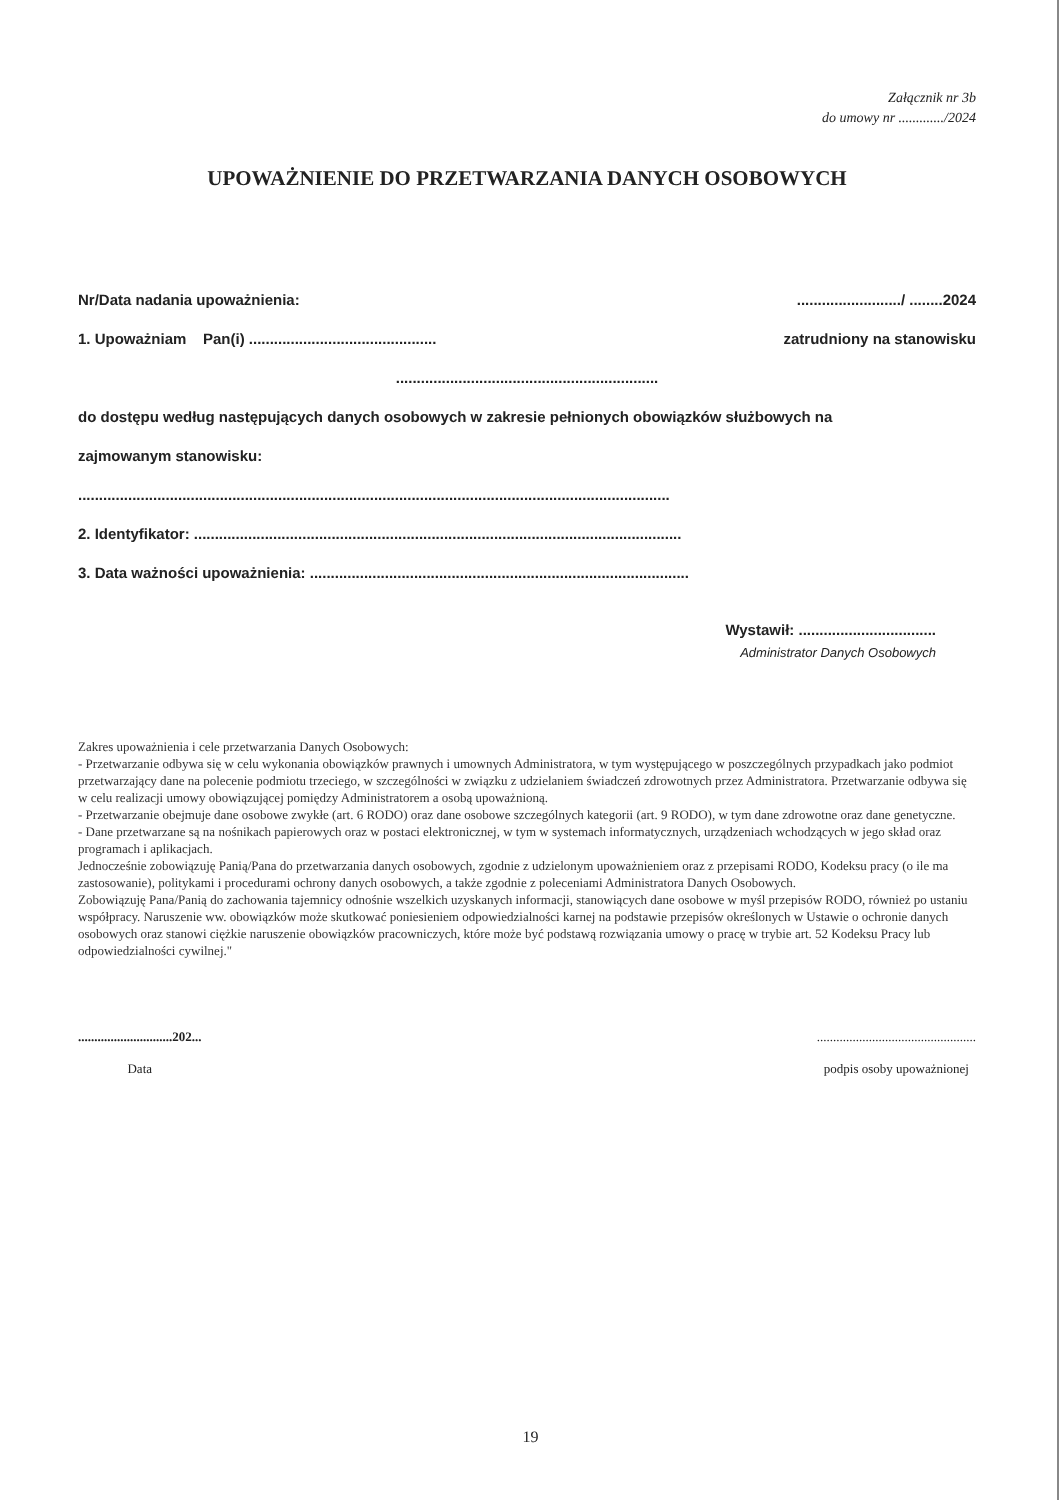Załącznik nr 3b
do umowy nr ............./2024
UPOWAŻNIENIE DO PRZETWARZANIA DANYCH OSOBOWYCH
Nr/Data nadania upoważnienia:........................./ ........2024
1. Upoważniam Pan(i) ............................................. zatrudniony na stanowisku
...............................................................
do dostępu według następujących danych osobowych w zakresie pełnionych obowiązków służbowych na
zajmowanym stanowisku:
..............................................................................................................................................
2. Identyfikator: .....................................................................................................................
3. Data ważności upoważnienia: ...........................................................................................
Wystawił: .................................
Administrator Danych Osobowych
Zakres upoważnienia i cele przetwarzania Danych Osobowych:
- Przetwarzanie odbywa się w celu wykonania obowiązków prawnych i umownych Administratora, w tym występującego w poszczególnych przypadkach jako podmiot przetwarzający dane na polecenie podmiotu trzeciego, w szczególności w związku z udzielaniem świadczeń zdrowotnych przez Administratora. Przetwarzanie odbywa się w celu realizacji umowy obowiązującej pomiędzy Administratorem a osobą upoważnioną.
- Przetwarzanie obejmuje dane osobowe zwykłe (art. 6 RODO) oraz dane osobowe szczególnych kategorii (art. 9 RODO), w tym dane zdrowotne oraz dane genetyczne.
- Dane przetwarzane są na nośnikach papierowych oraz w postaci elektronicznej, w tym w systemach informatycznych, urządzeniach wchodzących w jego skład oraz programach i aplikacjach.
Jednocześnie zobowiązuję Panią/Pana do przetwarzania danych osobowych, zgodnie z udzielonym upoważnieniem oraz z przepisami RODO, Kodeksu pracy (o ile ma zastosowanie), politykami i procedurami ochrony danych osobowych, a także zgodnie z poleceniami Administratora Danych Osobowych.
Zobowiązuję Pana/Panią do zachowania tajemnicy odnośnie wszelkich uzyskanych informacji, stanowiących dane osobowe w myśl przepisów RODO, również po ustaniu współpracy. Naruszenie ww. obowiązków może skutkować poniesieniem odpowiedzialności karnej na podstawie przepisów określonych w Ustawie o ochronie danych osobowych oraz stanowi ciężkie naruszenie obowiązków pracowniczych, które może być podstawą rozwiązania umowy o pracę w trybie art. 52 Kodeksu Pracy lub odpowiedzialności cywilnej."
.............................202...
Data
.................................................
podpis osoby upoważnionej
19